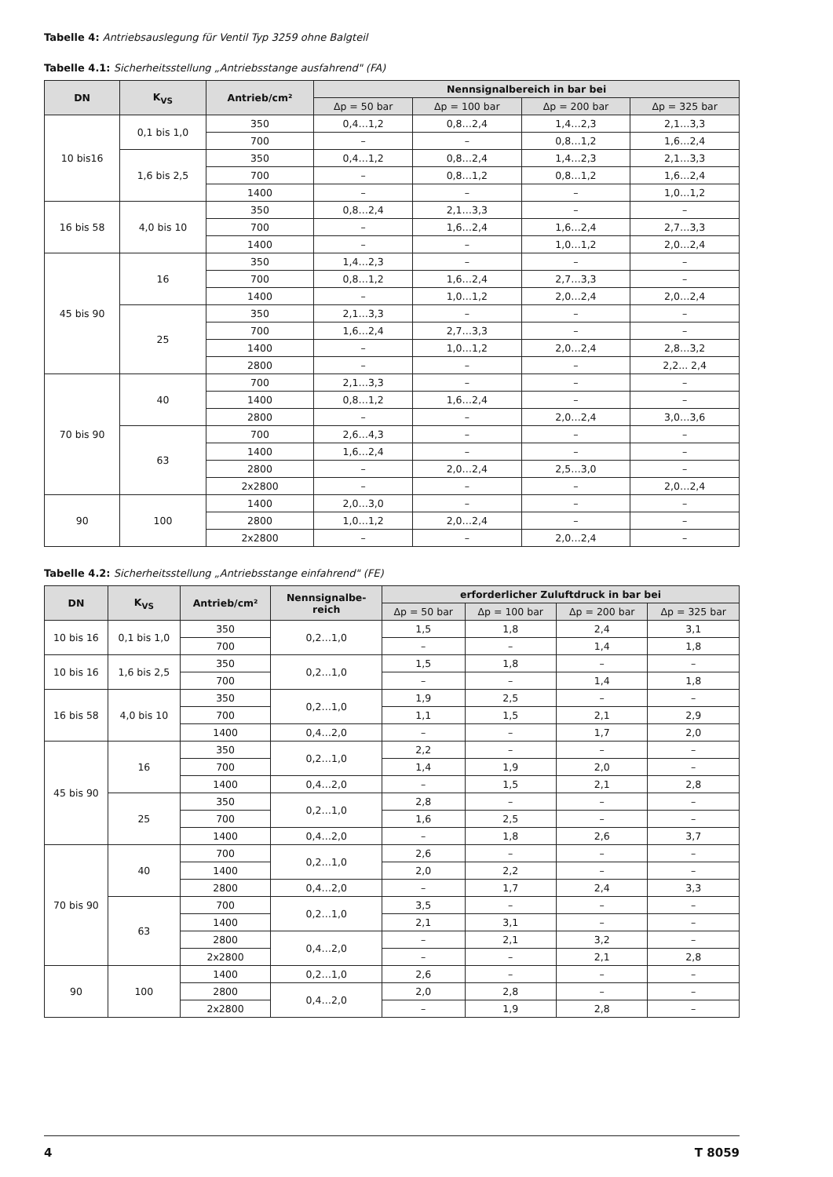Tabelle 4: Antriebsauslegung für Ventil Typ 3259 ohne Balgteil
Tabelle 4.1: Sicherheitsstellung „Antriebsstange ausfahrend" (FA)
| DN | K<sub>VS</sub> | Antrieb/cm² | Nennsignalbereich in bar bei | | | |
| --- | --- | --- | --- | --- | --- | --- |
| | | | Δp = 50 bar | Δp = 100 bar | Δp = 200 bar | Δp = 325 bar |
| 10 bis16 | 0,1 bis 1,0 | 350 | 0,4…1,2 | 0,8…2,4 | 1,4…2,3 | 2,1…3,3 |
| | | 700 | – | – | 0,8…1,2 | 1,6…2,4 |
| | 1,6 bis 2,5 | 350 | 0,4…1,2 | 0,8…2,4 | 1,4…2,3 | 2,1…3,3 |
| | | 700 | – | 0,8…1,2 | 0,8…1,2 | 1,6…2,4 |
| | | 1400 | – | – | – | 1,0…1,2 |
| 16 bis 58 | 4,0 bis 10 | 350 | 0,8…2,4 | 2,1…3,3 | – | – |
| | | 700 | – | 1,6…2,4 | 1,6…2,4 | 2,7…3,3 |
| | | 1400 | – | – | 1,0…1,2 | 2,0…2,4 |
| 45 bis 90 | 16 | 350 | 1,4…2,3 | – | – | – |
| | | 700 | 0,8…1,2 | 1,6…2,4 | 2,7…3,3 | – |
| | | 1400 | – | 1,0…1,2 | 2,0…2,4 | 2,0…2,4 |
| | 25 | 350 | 2,1…3,3 | – | – | – |
| | | 700 | 1,6…2,4 | 2,7…3,3 | – | – |
| | | 1400 | – | 1,0…1,2 | 2,0…2,4 | 2,8…3,2 |
| | | 2800 | – | – | – | 2,2... 2,4 |
| 70 bis 90 | 40 | 700 | 2,1…3,3 | – | – | – |
| | | 1400 | 0,8…1,2 | 1,6…2,4 | – | – |
| | | 2800 | – | – | 2,0…2,4 | 3,0…3,6 |
| | 63 | 700 | 2,6…4,3 | – | – | – |
| | | 1400 | 1,6…2,4 | – | – | – |
| | | 2800 | – | 2,0…2,4 | 2,5…3,0 | – |
| | | 2x2800 | – | – | – | 2,0…2,4 |
| 90 | 100 | 1400 | 2,0…3,0 | – | – | – |
| | | 2800 | 1,0…1,2 | 2,0…2,4 | – | – |
| | | 2x2800 | – | – | 2,0…2,4 | – |
Tabelle 4.2: Sicherheitsstellung „Antriebsstange einfahrend" (FE)
| DN | K<sub>VS</sub> | Antrieb/cm² | Nennsignalbe- reich | erforderlicher Zuluftdruck in bar bei | | | |
| --- | --- | --- | --- | --- | --- | --- | --- |
| | | | | Δp = 50 bar | Δp = 100 bar | Δp = 200 bar | Δp = 325 bar |
| 10 bis 16 | 0,1 bis 1,0 | 350 | 0,2…1,0 | 1,5 | 1,8 | 2,4 | 3,1 |
| | | 700 | | – | – | 1,4 | 1,8 |
| 10 bis 16 | 1,6 bis 2,5 | 350 | 0,2…1,0 | 1,5 | 1,8 | – | – |
| | | 700 | | – | – | 1,4 | 1,8 |
| 16 bis 58 | 4,0 bis 10 | 350 | 0,2…1,0 | 1,9 | 2,5 | – | – |
| | | 700 | | 1,1 | 1,5 | 2,1 | 2,9 |
| | | 1400 | 0,4…2,0 | – | – | 1,7 | 2,0 |
| 45 bis 90 | 16 | 350 | 0,2…1,0 | 2,2 | – | – | – |
| | | 700 | | 1,4 | 1,9 | 2,0 | – |
| | | 1400 | 0,4…2,0 | – | 1,5 | 2,1 | 2,8 |
| | 25 | 350 | 0,2…1,0 | 2,8 | – | – | – |
| | | 700 | | 1,6 | 2,5 | – | – |
| | | 1400 | 0,4…2,0 | – | 1,8 | 2,6 | 3,7 |
| 70 bis 90 | 40 | 700 | 0,2…1,0 | 2,6 | – | – | – |
| | | 1400 | | 2,0 | 2,2 | – | – |
| | | 2800 | 0,4…2,0 | – | 1,7 | 2,4 | 3,3 |
| | 63 | 700 | 0,2…1,0 | 3,5 | – | – | – |
| | | 1400 | | 2,1 | 3,1 | – | – |
| | | 2800 | 0,4…2,0 | – | 2,1 | 3,2 | – |
| | | 2x2800 | | – | – | 2,1 | 2,8 |
| 90 | 100 | 1400 | 0,2…1,0 | 2,6 | – | – | – |
| | | 2800 | 0,4…2,0 | 2,0 | 2,8 | – | – |
| | | 2x2800 | | – | 1,9 | 2,8 | – |
4 T 8059